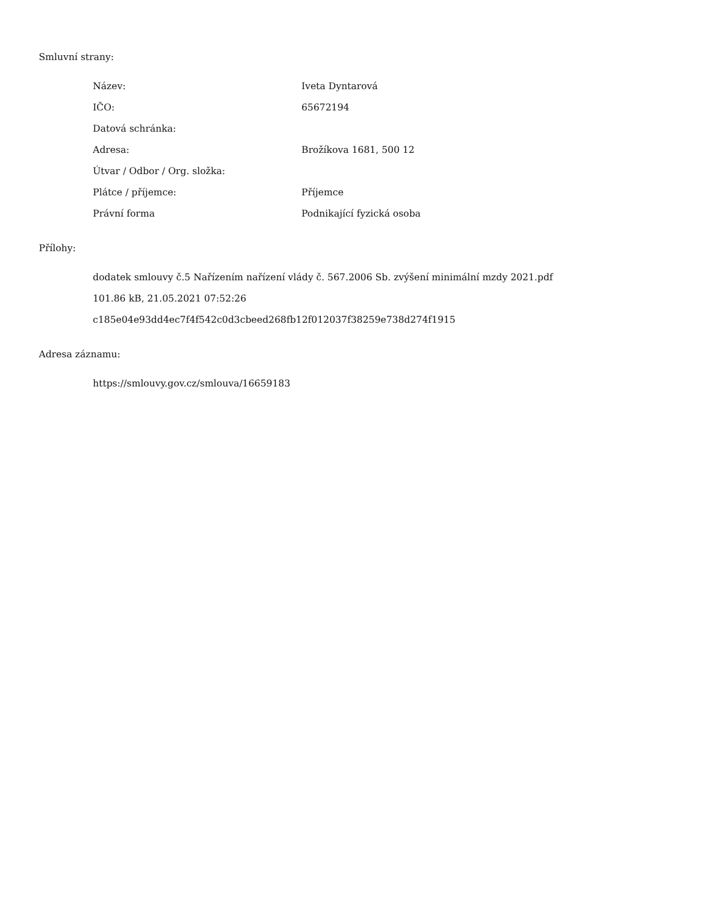Smluvní strany:
| Název: | Iveta Dyntarová |
| IČO: | 65672194 |
| Datová schránka: | |
| Adresa: | Brožíkova 1681, 500 12 |
| Útvar / Odbor / Org. složka: | |
| Plátce / příjemce: | Příjemce |
| Právní forma | Podnikající fyzická osoba |
Přílohy:
dodatek smlouvy č.5 Nařízením nařízení vlády č. 567.2006 Sb. zvýšení minimální mzdy 2021.pdf
101.86 kB, 21.05.2021 07:52:26
c185e04e93dd4ec7f4f542c0d3cbeed268fb12f012037f38259e738d274f1915
Adresa záznamu:
https://smlouvy.gov.cz/smlouva/16659183